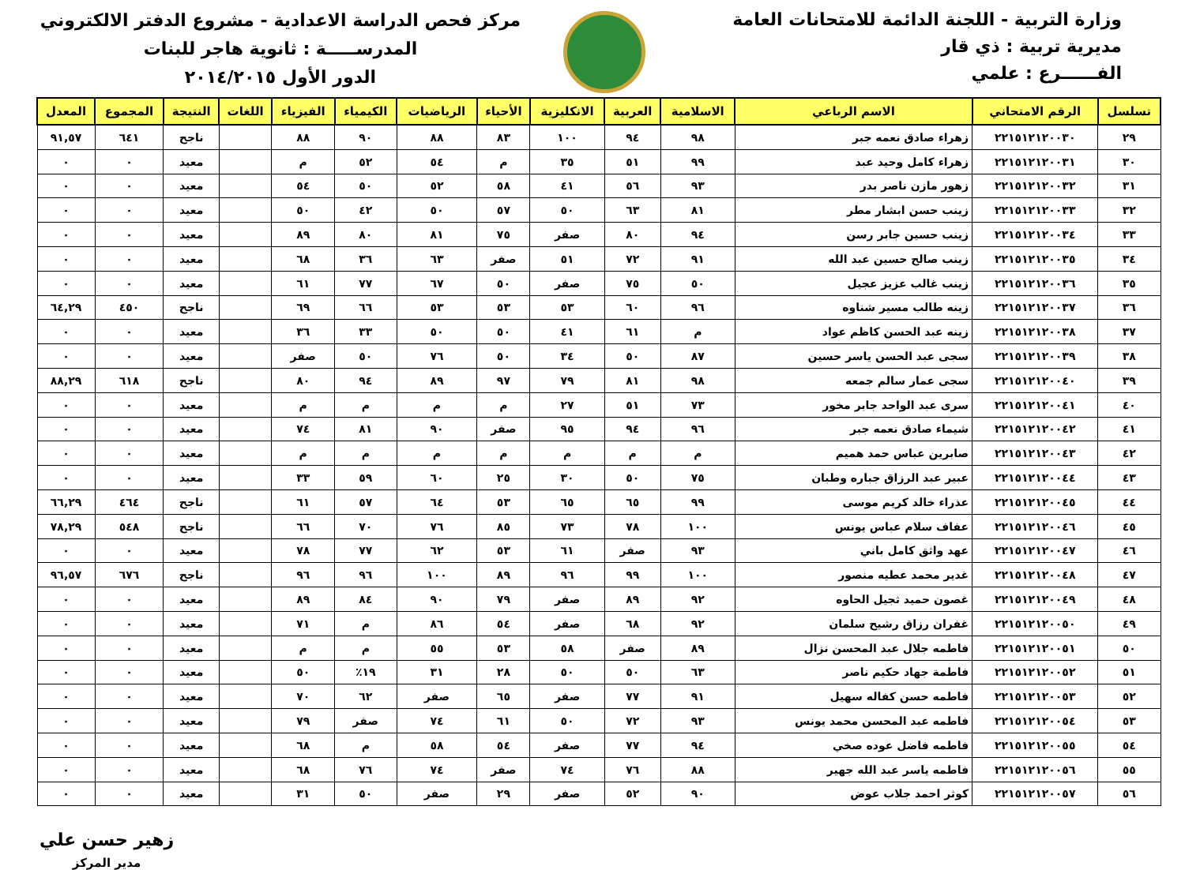وزارة التربية - اللجنة الدائمة للامتحانات العامة
مديرية تربية : ذي قار
الفــــــرع : علمي
مركز فحص الدراسة الاعدادية - مشروع الدفتر الالكتروني
المدرســـــة : ثانوية هاجر للبنات
الدور الأول ٢٠١٤/٢٠١٥
| تسلسل | الرقم الامتحاني | الاسم الرباعي | الاسلامية | العربية | الانكليزية | الأحياء | الرياضيات | الكيمياء | الفيزياء | اللغات | النتيجة | المجموع | المعدل |
| --- | --- | --- | --- | --- | --- | --- | --- | --- | --- | --- | --- | --- | --- |
| ٢٩ | ٢٢١٥١٢١٢٠٠٣٠ | زهراء صادق نعمه جبر | ٩٨ | ٩٤ | ١٠٠ | ٨٣ | ٨٨ | ٩٠ | ٨٨ | | ناجح | ٦٤١ | ٩١,٥٧ |
| ٣٠ | ٢٢١٥١٢١٢٠٠٣١ | زهراء كامل وحيد عبد | ٩٩ | ٥١ | ٣٥ | م | ٥٤ | ٥٢ | م | | معيد | ٠ | ٠ |
| ٣١ | ٢٢١٥١٢١٢٠٠٣٢ | زهور مازن ناصر بدر | ٩٣ | ٥٦ | ٤١ | ٥٨ | ٥٢ | ٥٠ | ٥٤ | | معيد | ٠ | ٠ |
| ٣٢ | ٢٢١٥١٢١٢٠٠٣٣ | زينب حسن ابشار مطر | ٨١ | ٦٣ | ٥٠ | ٥٧ | ٥٠ | ٤٢ | ٥٠ | | معيد | ٠ | ٠ |
| ٣٣ | ٢٢١٥١٢١٢٠٠٣٤ | زينب حسين جابر رسن | ٩٤ | ٨٠ | صفر | ٧٥ | ٨١ | ٨٠ | ٨٩ | | معيد | ٠ | ٠ |
| ٣٤ | ٢٢١٥١٢١٢٠٠٣٥ | زينب صالح حسين عبد الله | ٩١ | ٧٢ | ٥١ | صفر | ٦٣ | ٣٦ | ٦٨ | | معيد | ٠ | ٠ |
| ٣٥ | ٢٢١٥١٢١٢٠٠٣٦ | زينب غالب عزيز عجيل | ٥٠ | ٧٥ | صفر | ٥٠ | ٦٧ | ٧٧ | ٦١ | | معيد | ٠ | ٠ |
| ٣٦ | ٢٢١٥١٢١٢٠٠٣٧ | زينه طالب مسير شناوه | ٩٦ | ٦٠ | ٥٣ | ٥٣ | ٥٣ | ٦٦ | ٦٩ | | ناجح | ٤٥٠ | ٦٤,٢٩ |
| ٣٧ | ٢٢١٥١٢١٢٠٠٣٨ | زينه عبد الحسن كاظم عواد | م | ٦١ | ٤١ | ٥٠ | ٥٠ | ٣٣ | ٣٦ | | معيد | ٠ | ٠ |
| ٣٨ | ٢٢١٥١٢١٢٠٠٣٩ | سجى عبد الحسن ياسر حسين | ٨٧ | ٥٠ | ٣٤ | ٥٠ | ٧٦ | ٥٠ | صفر | | معيد | ٠ | ٠ |
| ٣٩ | ٢٢١٥١٢١٢٠٠٤٠ | سجى عمار سالم جمعه | ٩٨ | ٨١ | ٧٩ | ٩٧ | ٨٩ | ٩٤ | ٨٠ | | ناجح | ٦١٨ | ٨٨,٢٩ |
| ٤٠ | ٢٢١٥١٢١٢٠٠٤١ | سرى عبد الواحد جابر مخور | ٧٣ | ٥١ | ٢٧ | م | م | م | م | | معيد | ٠ | ٠ |
| ٤١ | ٢٢١٥١٢١٢٠٠٤٢ | شيماء صادق نعمه جبر | ٩٦ | ٩٤ | ٩٥ | صفر | ٩٠ | ٨١ | ٧٤ | | معيد | ٠ | ٠ |
| ٤٢ | ٢٢١٥١٢١٢٠٠٤٣ | صابرين عباس حمد هميم | م | م | م | م | م | م | م | | معيد | ٠ | ٠ |
| ٤٣ | ٢٢١٥١٢١٢٠٠٤٤ | عبير عبد الرزاق جباره وطبان | ٧٥ | ٥٠ | ٣٠ | ٢٥ | ٦٠ | ٥٩ | ٣٣ | | معيد | ٠ | ٠ |
| ٤٤ | ٢٢١٥١٢١٢٠٠٤٥ | عذراء خالد كريم موسى | ٩٩ | ٦٥ | ٦٥ | ٥٣ | ٦٤ | ٥٧ | ٦١ | | ناجح | ٤٦٤ | ٦٦,٢٩ |
| ٤٥ | ٢٢١٥١٢١٢٠٠٤٦ | عفاف سلام عباس يونس | ١٠٠ | ٧٨ | ٧٣ | ٨٥ | ٧٦ | ٧٠ | ٦٦ | | ناجح | ٥٤٨ | ٧٨,٢٩ |
| ٤٦ | ٢٢١٥١٢١٢٠٠٤٧ | عهد واثق كامل باني | ٩٣ | صفر | ٦١ | ٥٣ | ٦٢ | ٧٧ | ٧٨ | | معيد | ٠ | ٠ |
| ٤٧ | ٢٢١٥١٢١٢٠٠٤٨ | غدير محمد عطيه منصور | ١٠٠ | ٩٩ | ٩٦ | ٨٩ | ١٠٠ | ٩٦ | ٩٦ | | ناجح | ٦٧٦ | ٩٦,٥٧ |
| ٤٨ | ٢٢١٥١٢١٢٠٠٤٩ | غصون حميد ثجيل الحاوه | ٩٢ | ٨٩ | صفر | ٧٩ | ٩٠ | ٨٤ | ٨٩ | | معيد | ٠ | ٠ |
| ٤٩ | ٢٢١٥١٢١٢٠٠٥٠ | غفران رزاق رشيح سلمان | ٩٢ | ٦٨ | صفر | ٥٤ | ٨٦ | م | ٧١ | | معيد | ٠ | ٠ |
| ٥٠ | ٢٢١٥١٢١٢٠٠٥١ | فاطمه جلال عبد المحسن نزال | ٨٩ | صفر | ٥٨ | ٥٣ | ٥٥ | م | م | | معيد | ٠ | ٠ |
| ٥١ | ٢٢١٥١٢١٢٠٠٥٢ | فاطمة جهاد حكيم ناصر | ٦٣ | ٥٠ | ٥٠ | ٢٨ | ٣١ | ١٩٪ | ٥٠ | | معيد | ٠ | ٠ |
| ٥٢ | ٢٢١٥١٢١٢٠٠٥٣ | فاطمه حسن كفاله سهيل | ٩١ | ٧٧ | صفر | ٦٥ | صفر | ٦٢ | ٧٠ | | معيد | ٠ | ٠ |
| ٥٣ | ٢٢١٥١٢١٢٠٠٥٤ | فاطمه عبد المحسن محمد يونس | ٩٣ | ٧٢ | ٥٠ | ٦١ | ٧٤ | صفر | ٧٩ | | معيد | ٠ | ٠ |
| ٥٤ | ٢٢١٥١٢١٢٠٠٥٥ | فاطمه فاضل عوده صخي | ٩٤ | ٧٧ | صفر | ٥٤ | ٥٨ | م | ٦٨ | | معيد | ٠ | ٠ |
| ٥٥ | ٢٢١٥١٢١٢٠٠٥٦ | فاطمه ياسر عبد الله جهير | ٨٨ | ٧٦ | ٧٤ | صفر | ٧٤ | ٧٦ | ٦٨ | | معيد | ٠ | ٠ |
| ٥٦ | ٢٢١٥١٢١٢٠٠٥٧ | كوثر احمد جلاب عوض | ٩٠ | ٥٢ | صفر | ٢٩ | صفر | ٥٠ | ٣١ | | معيد | ٠ | ٠ |
زهير حسن علي
مدير المركز